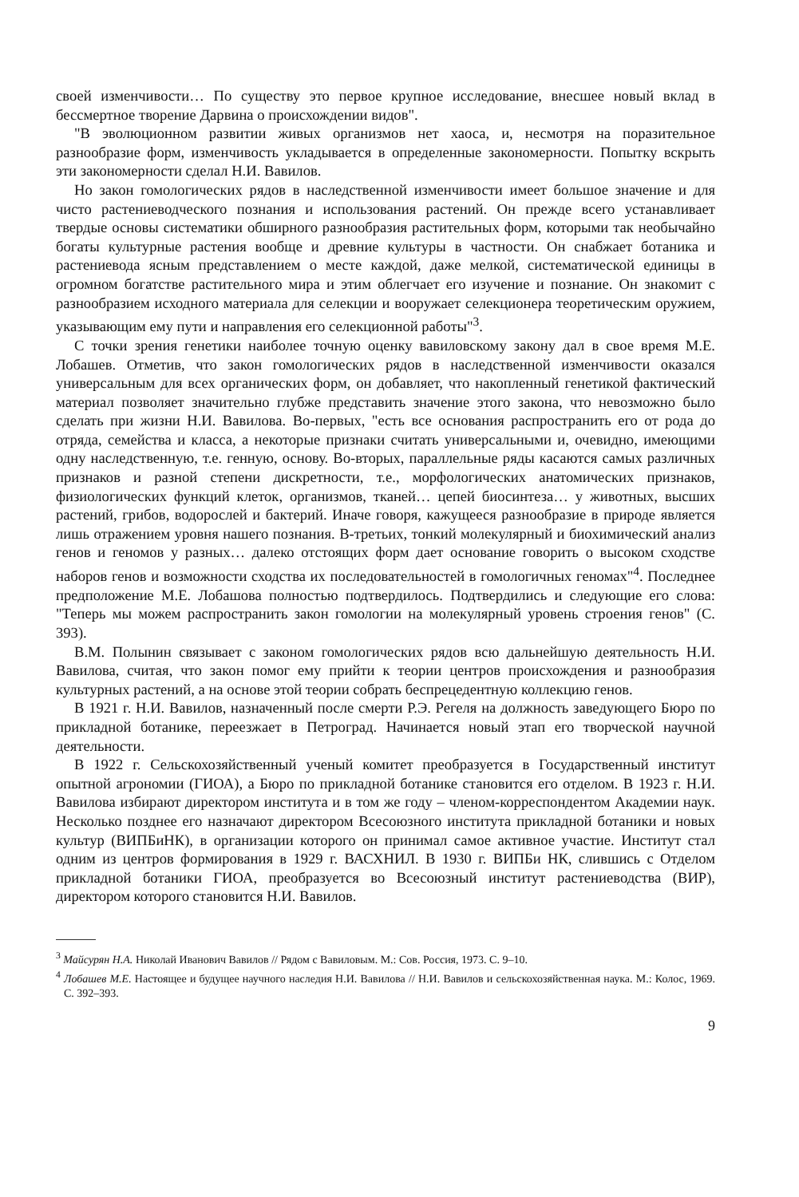своей изменчивости… По существу это первое крупное исследование, внесшее новый вклад в бессмертное творение Дарвина о происхождении видов".
"В эволюционном развитии живых организмов нет хаоса, и, несмотря на поразительное разнообразие форм, изменчивость укладывается в определенные закономерности. Попытку вскрыть эти закономерности сделал Н.И. Вавилов.
Но закон гомологических рядов в наследственной изменчивости имеет большое значение и для чисто растениеводческого познания и использования растений. Он прежде всего устанавливает твердые основы систематики обширного разнообразия растительных форм, которыми так необычайно богаты культурные растения вообще и древние культуры в частности. Он снабжает ботаника и растениевода ясным представлением о месте каждой, даже мелкой, систематической единицы в огромном богатстве растительного мира и этим облегчает его изучение и познание. Он знакомит с разнообразием исходного материала для селекции и вооружает селекционера теоретическим оружием, указывающим ему пути и направления его селекционной работы"<sup>3</sup>.
С точки зрения генетики наиболее точную оценку вавиловскому закону дал в свое время М.Е. Лобашев. Отметив, что закон гомологических рядов в наследственной изменчивости оказался универсальным для всех органических форм, он добавляет, что накопленный генетикой фактический материал позволяет значительно глубже представить значение этого закона, что невозможно было сделать при жизни Н.И. Вавилова. Во-первых, "есть все основания распространить его от рода до отряда, семейства и класса, а некоторые признаки считать универсальными и, очевидно, имеющими одну наследственную, т.е. генную, основу. Во-вторых, параллельные ряды касаются самых различных признаков и разной степени дискретности, т.е., морфологических анатомических признаков, физиологических функций клеток, организмов, тканей… цепей биосинтеза… у животных, высших растений, грибов, водорослей и бактерий. Иначе говоря, кажущееся разнообразие в природе является лишь отражением уровня нашего познания. В-третьих, тонкий молекулярный и биохимический анализ генов и геномов у разных… далеко отстоящих форм дает основание говорить о высоком сходстве наборов генов и возможности сходства их последовательностей в гомологичных геномах"<sup>4</sup>. Последнее предположение М.Е. Лобашова полностью подтвердилось. Подтвердились и следующие его слова: "Теперь мы можем распространить закон гомологии на молекулярный уровень строения генов" (С. 393).
В.М. Полынин связывает с законом гомологических рядов всю дальнейшую деятельность Н.И. Вавилова, считая, что закон помог ему прийти к теории центров происхождения и разнообразия культурных растений, а на основе этой теории собрать беспрецедентную коллекцию генов.
В 1921 г. Н.И. Вавилов, назначенный после смерти Р.Э. Регеля на должность заведующего Бюро по прикладной ботанике, переезжает в Петроград. Начинается новый этап его творческой научной деятельности.
В 1922 г. Сельскохозяйственный ученый комитет преобразуется в Государственный институт опытной агрономии (ГИОА), а Бюро по прикладной ботанике становится его отделом. В 1923 г. Н.И. Вавилова избирают директором института и в том же году – членом-корреспондентом Академии наук. Несколько позднее его назначают директором Всесоюзного института прикладной ботаники и новых культур (ВИПБиНК), в организации которого он принимал самое активное участие. Институт стал одним из центров формирования в 1929 г. ВАСХНИЛ. В 1930 г. ВИПБи НК, слившись с Отделом прикладной ботаники ГИОА, преобразуется во Всесоюзный институт растениеводства (ВИР), директором которого становится Н.И. Вавилов.
<sup>3</sup> Майсурян Н.А. Николай Иванович Вавилов // Рядом с Вавиловым. М.: Сов. Россия, 1973. С. 9–10.
<sup>4</sup> Лобашев М.Е. Настоящее и будущее научного наследия Н.И. Вавилова // Н.И. Вавилов и сельскохозяйственная наука. М.: Колос, 1969. С. 392–393.
9